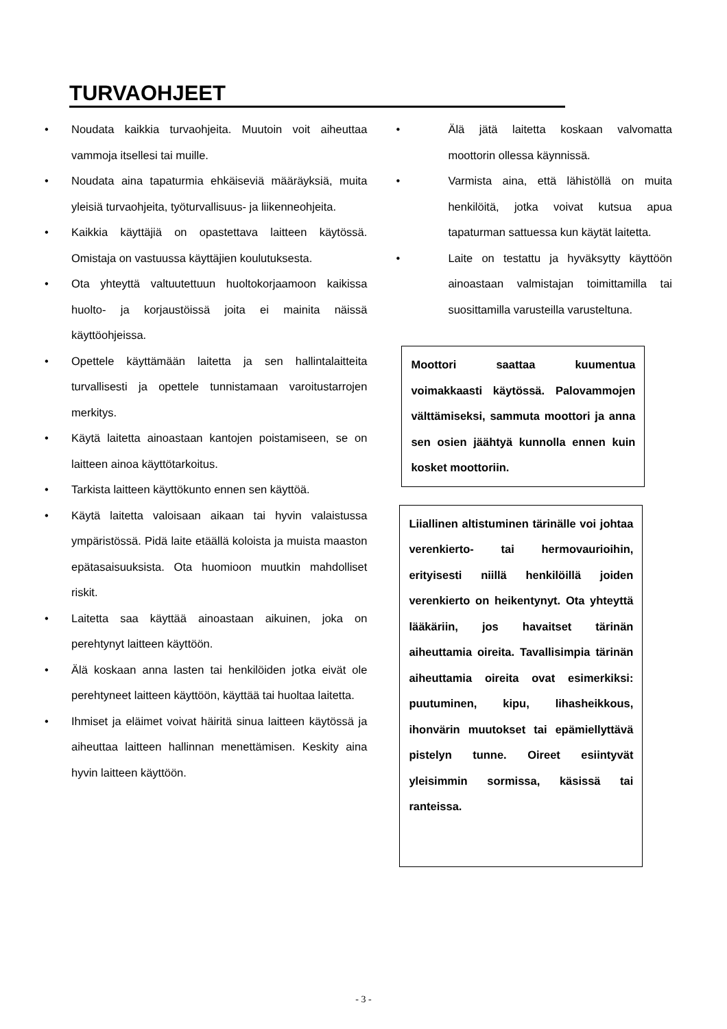TURVAOHJEET
Noudata kaikkia turvaohjeita. Muutoin voit aiheuttaa vammoja itsellesi tai muille.
Noudata aina tapaturmia ehkäiseviä määräyksiä, muita yleisiä turvaohjeita, työturvallisuus- ja liikenneohjeita.
Kaikkia käyttäjiä on opastettava laitteen käytössä. Omistaja on vastuussa käyttäjien koulutuksesta.
Ota yhteyttä valtuutettuun huoltokorjaamoon kaikissa huolto- ja korjaustöissä joita ei mainita näissä käyttöohjeissa.
Opettele käyttämään laitetta ja sen hallintalaitteita turvallisesti ja opettele tunnistamaan varoitustarrojen merkitys.
Käytä laitetta ainoastaan kantojen poistamiseen, se on laitteen ainoa käyttötarkoitus.
Tarkista laitteen käyttökunto ennen sen käyttöä.
Käytä laitetta valoisaan aikaan tai hyvin valaistussa ympäristössä. Pidä laite etäällä koloista ja muista maaston epätasaisuuksista. Ota huomioon muutkin mahdolliset riskit.
Laitetta saa käyttää ainoastaan aikuinen, joka on perehtynyt laitteen käyttöön.
Älä koskaan anna lasten tai henkilöiden jotka eivät ole perehtyneet laitteen käyttöön, käyttää tai huoltaa laitetta.
Ihmiset ja eläimet voivat häiritä sinua laitteen käytössä ja aiheuttaa laitteen hallinnan menettämisen. Keskity aina hyvin laitteen käyttöön.
Älä jätä laitetta koskaan valvomatta moottorin ollessa käynnissä.
Varmista aina, että lähistöllä on muita henkilöitä, jotka voivat kutsua apua tapaturman sattuessa kun käytät laitetta.
Laite on testattu ja hyväksytty käyttöön ainoastaan valmistajan toimittamilla tai suosittamilla varusteilla varusteltuna.
Moottori saattaa kuumentua voimakkaasti käytössä. Palovammojen välttämiseksi, sammuta moottori ja anna sen osien jäähtyä kunnolla ennen kuin kosket moottoriin.
Liiallinen altistuminen tärinälle voi johtaa verenkierto- tai hermovaurioihin, erityisesti niillä henkilöillä joiden verenkierto on heikentynyt. Ota yhteyttä lääkäriin, jos havaitset tärinän aiheuttamia oireita. Tavallisimpia tärinän aiheuttamia oireita ovat esimerkiksi: puutuminen, kipu, lihasheikkous, ihonvärin muutokset tai epämiellyttävä pistelyn tunne. Oireet esiintyvät yleisimmin sormissa, käsissä tai ranteissa.
- 3 -